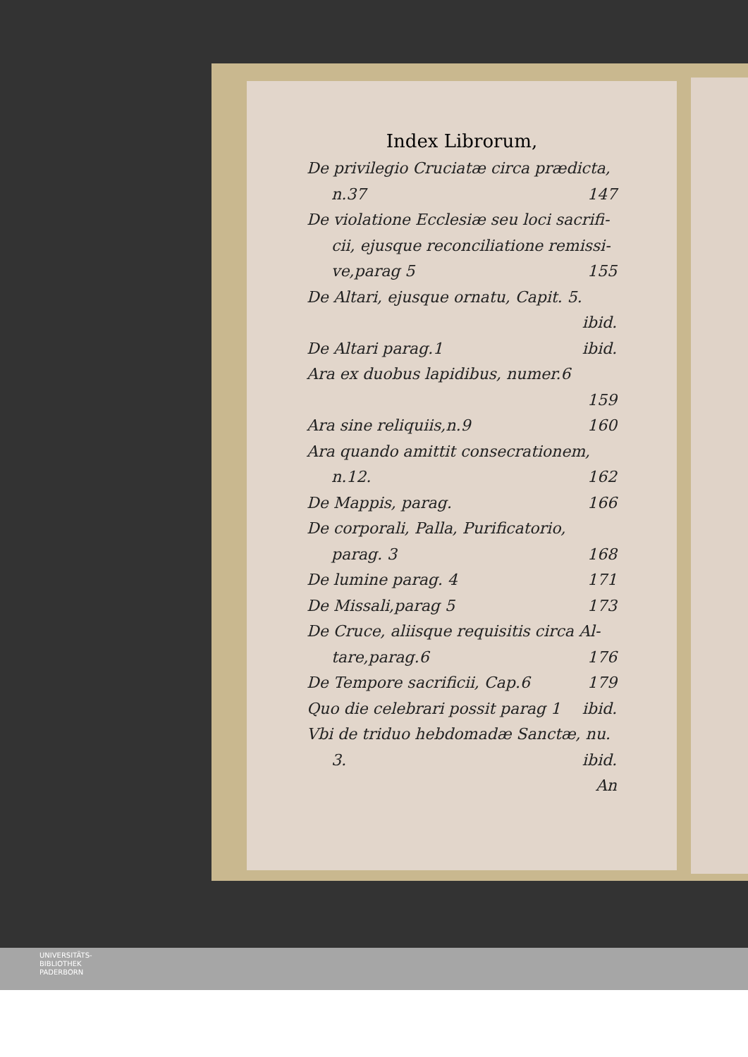Index Librorum,
De privilegio Cruciatæ circa prædicta,
n.37 147
De violatione Ecclesiæ seu loci sacrifi-
cii, ejusque reconciliatione remissi-
ve,parag 5 155
De Altari, ejusque ornatu, Capit. 5.
ibid.
De Altari parag.1 ibid.
Ara ex duobus lapidibus, numer.6
159
Ara sine reliquiis,n.9 160
Ara quando amittit consecrationem,
n.12. 162
De Mappis, parag. 166
De corporali, Palla, Purificatorio,
parag. 3 168
De lumine parag. 4 171
De Missali,parag 5 173
De Cruce, aliisque requisitis circa Al-
tare,parag.6 176
De Tempore sacrificii, Cap.6 179
Quo die celebrari possit parag 1 ibid.
Vbi de triduo hebdomadæ Sanctæ, nu.
3. ibid.
An
UNIVERSITÄTS-
BIBLIOTHEK
PADERBORN